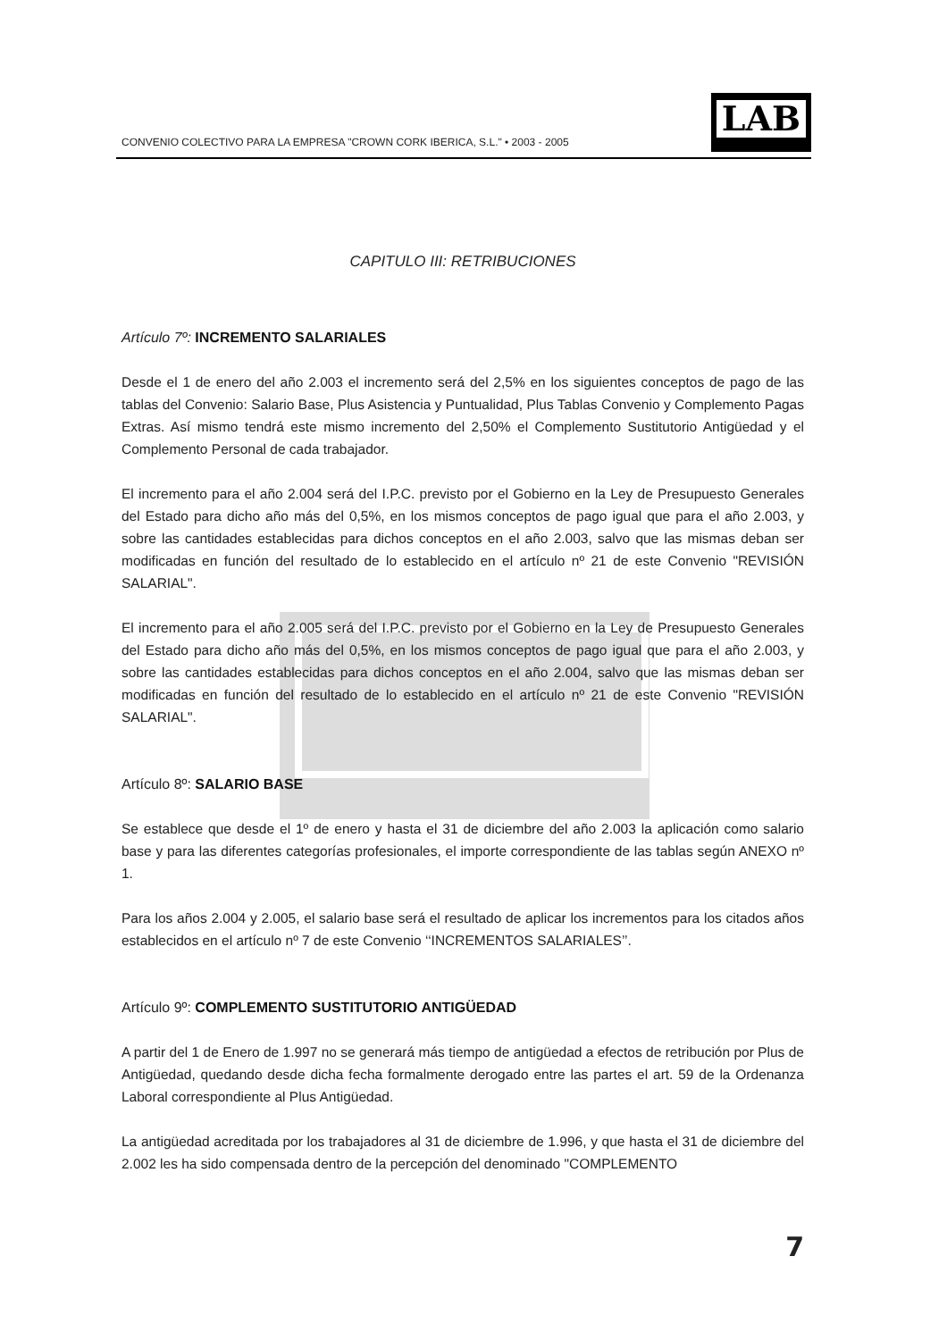CONVENIO COLECTIVO PARA LA EMPRESA "CROWN CORK IBERICA, S.L." • 2003 - 2005
LAB
CAPITULO III: RETRIBUCIONES
Artículo 7º: INCREMENTO SALARIALES
Desde el 1 de enero del año 2.003 el incremento será del 2,5% en los siguientes conceptos de pago de las tablas del Convenio: Salario Base, Plus Asistencia y Puntualidad, Plus Tablas Convenio y Complemento Pagas Extras. Así mismo tendrá este mismo incremento del 2,50% el Complemento Sustitutorio Antigüedad y el Complemento Personal de cada trabajador.
El incremento para el año 2.004 será del I.P.C. previsto por el Gobierno en la Ley de Presupuesto Generales del Estado para dicho año más del 0,5%, en los mismos conceptos de pago igual que para el año 2.003, y sobre las cantidades establecidas para dichos conceptos en el año 2.003, salvo que las mismas deban ser modificadas en función del resultado de lo establecido en el artículo nº 21 de este Convenio "REVISIÓN SALARIAL".
El incremento para el año 2.005 será del I.P.C. previsto por el Gobierno en la Ley de Presupuesto Generales del Estado para dicho año más del 0,5%, en los mismos conceptos de pago igual que para el año 2.003, y sobre las cantidades establecidas para dichos conceptos en el año 2.004, salvo que las mismas deban ser modificadas en función del resultado de lo establecido en el artículo nº 21 de este Convenio "REVISIÓN SALARIAL".
Artículo 8º: SALARIO BASE
Se establece que desde el 1º de enero y hasta el 31 de diciembre del año 2.003 la aplicación como salario base y para las diferentes categorías profesionales, el importe correspondiente de las tablas según ANEXO nº 1.
Para los años 2.004 y 2.005, el salario base será el resultado de aplicar los incrementos para los citados años establecidos en el artículo nº 7 de este Convenio ‘‘INCREMENTOS SALARIALES’’.
Artículo 9º: COMPLEMENTO SUSTITUTORIO ANTIGÜEDAD
A partir del 1 de Enero de 1.997 no se generará más tiempo de antigüedad a efectos de retribución por Plus de Antigüedad, quedando desde dicha fecha formalmente derogado entre las partes el art. 59 de la Ordenanza Laboral correspondiente al Plus Antigüedad.
La antigüedad acreditada por los trabajadores al 31 de diciembre de 1.996, y que hasta el 31 de diciembre del 2.002 les ha sido compensada dentro de la percepción del denominado "COMPLEMENTO
7